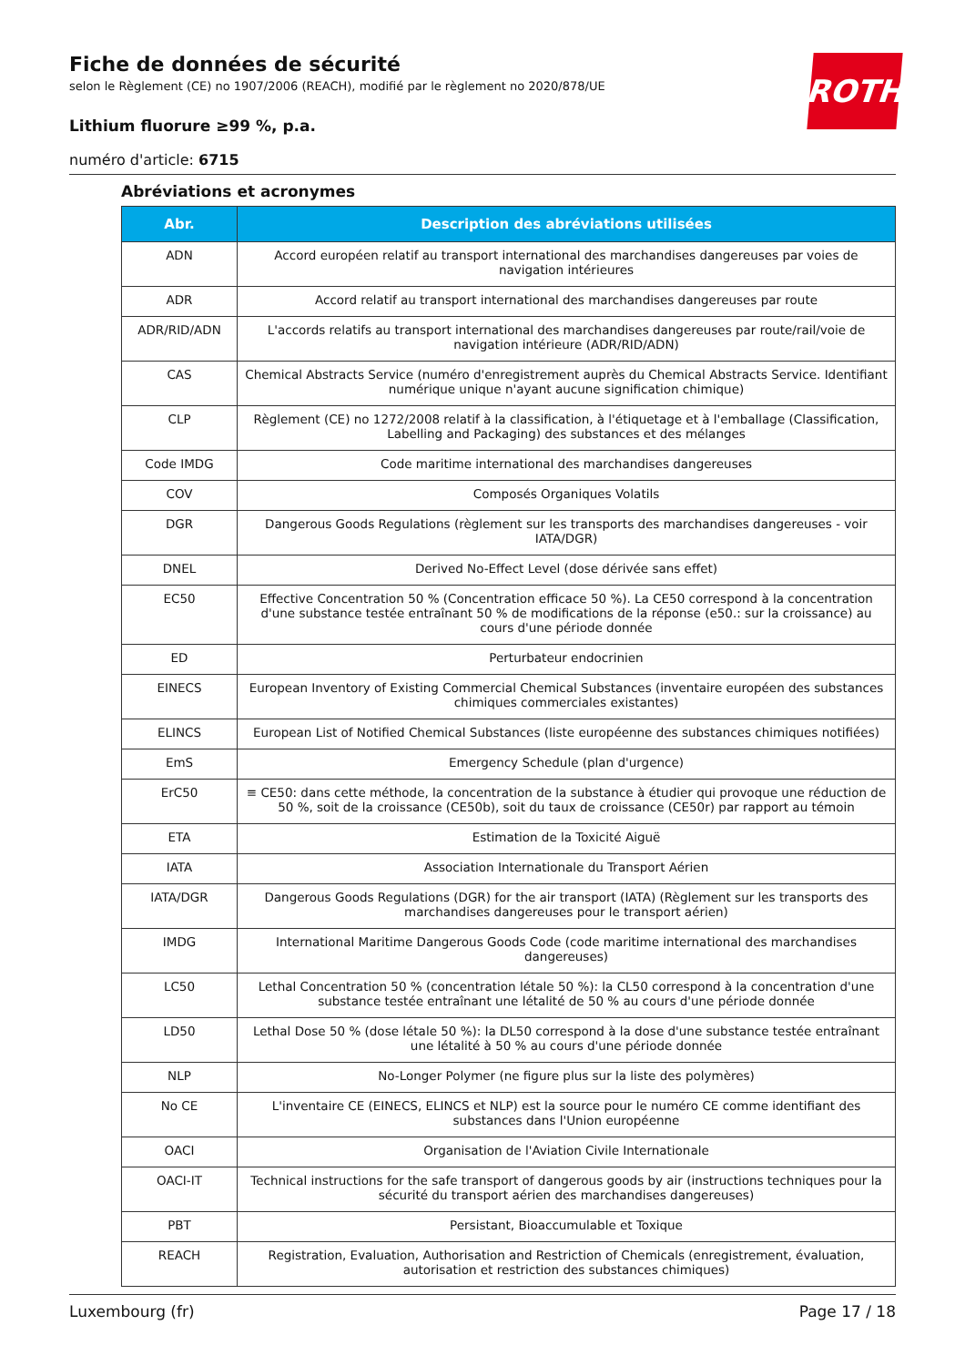ROTH
Fiche de données de sécurité
selon le Règlement (CE) no 1907/2006 (REACH), modifié par le règlement no 2020/878/UE
Lithium fluorure ≥99 %, p.a.
numéro d'article: 6715
Abréviations et acronymes
| Abr. | Description des abréviations utilisées |
| --- | --- |
| ADN | Accord européen relatif au transport international des marchandises dangereuses par voies de navigation intérieures |
| ADR | Accord relatif au transport international des marchandises dangereuses par route |
| ADR/RID/ADN | L'accords relatifs au transport international des marchandises dangereuses par route/rail/voie de navigation intérieure (ADR/RID/ADN) |
| CAS | Chemical Abstracts Service (numéro d'enregistrement auprès du Chemical Abstracts Service. Identifiant numérique unique n'ayant aucune signification chimique) |
| CLP | Règlement (CE) no 1272/2008 relatif à la classification, à l'étiquetage et à l'emballage (Classification, Labelling and Packaging) des substances et des mélanges |
| Code IMDG | Code maritime international des marchandises dangereuses |
| COV | Composés Organiques Volatils |
| DGR | Dangerous Goods Regulations (règlement sur les transports des marchandises dangereuses - voir IATA/DGR) |
| DNEL | Derived No-Effect Level (dose dérivée sans effet) |
| EC50 | Effective Concentration 50 % (Concentration efficace 50 %). La CE50 correspond à la concentration d'une substance testée entraînant 50 % de modifications de la réponse (e50.: sur la croissance) au cours d'une période donnée |
| ED | Perturbateur endocrinien |
| EINECS | European Inventory of Existing Commercial Chemical Substances (inventaire européen des substances chimiques commerciales existantes) |
| ELINCS | European List of Notified Chemical Substances (liste européenne des substances chimiques notifiées) |
| EmS | Emergency Schedule (plan d'urgence) |
| ErC50 | ≡ CE50: dans cette méthode, la concentration de la substance à étudier qui provoque une réduction de 50 %, soit de la croissance (CE50b), soit du taux de croissance (CE50r) par rapport au témoin |
| ETA | Estimation de la Toxicité Aiguë |
| IATA | Association Internationale du Transport Aérien |
| IATA/DGR | Dangerous Goods Regulations (DGR) for the air transport (IATA) (Règlement sur les transports des marchandises dangereuses pour le transport aérien) |
| IMDG | International Maritime Dangerous Goods Code (code maritime international des marchandises dangereuses) |
| LC50 | Lethal Concentration 50 % (concentration létale 50 %): la CL50 correspond à la concentration d'une substance testée entraînant une létalité de 50 % au cours d'une période donnée |
| LD50 | Lethal Dose 50 % (dose létale 50 %): la DL50 correspond à la dose d'une substance testée entraînant une létalité à 50 % au cours d'une période donnée |
| NLP | No-Longer Polymer (ne figure plus sur la liste des polymères) |
| No CE | L'inventaire CE (EINECS, ELINCS et NLP) est la source pour le numéro CE comme identifiant des substances dans l'Union européenne |
| OACI | Organisation de l'Aviation Civile Internationale |
| OACI-IT | Technical instructions for the safe transport of dangerous goods by air (instructions techniques pour la sécurité du transport aérien des marchandises dangereuses) |
| PBT | Persistant, Bioaccumulable et Toxique |
| REACH | Registration, Evaluation, Authorisation and Restriction of Chemicals (enregistrement, évaluation, autorisation et restriction des substances chimiques) |
Luxembourg (fr) Page 17 / 18